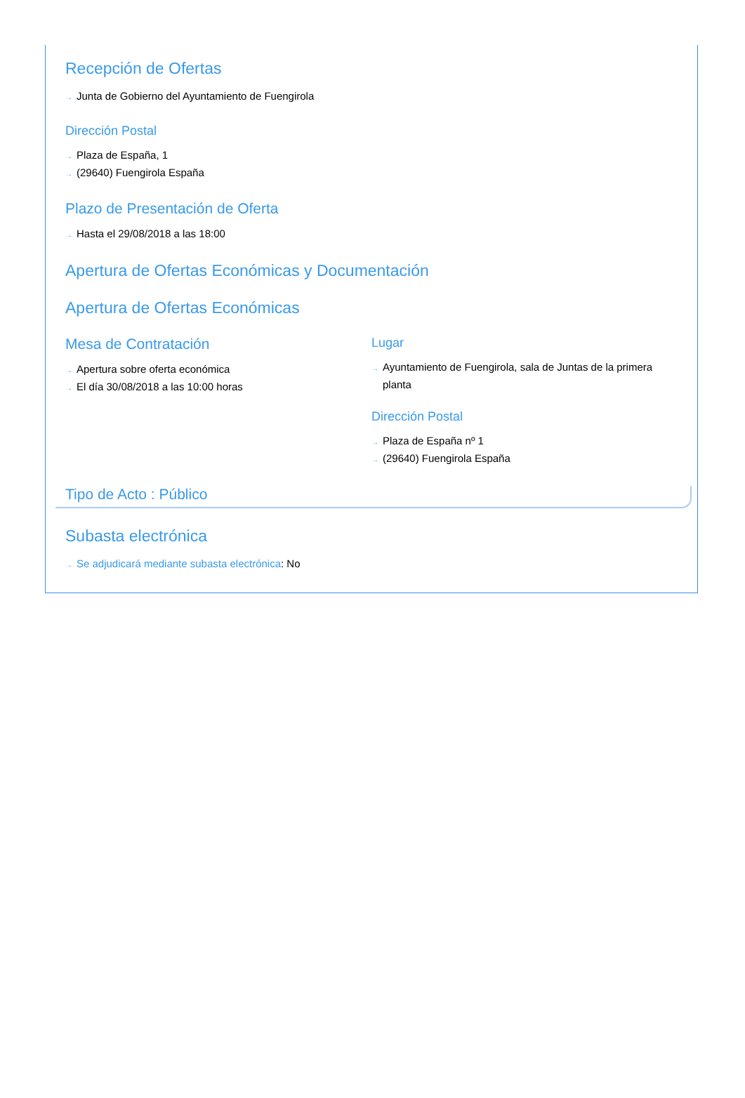Recepción de Ofertas
→ Junta de Gobierno del Ayuntamiento de Fuengirola
Dirección Postal
→ Plaza de España, 1
→ (29640) Fuengirola España
Plazo de Presentación de Oferta
→ Hasta el 29/08/2018 a las 18:00
Apertura de Ofertas Económicas y Documentación
Apertura de Ofertas Económicas
Mesa de Contratación
→ Apertura sobre oferta económica
→ El día 30/08/2018 a las 10:00 horas
Lugar
→ Ayuntamiento de Fuengirola, sala de Juntas de la primera planta
Dirección Postal
→ Plaza de España nº 1
→ (29640) Fuengirola España
Tipo de Acto : Público
Subasta electrónica
→ Se adjudicará mediante subasta electrónica: No